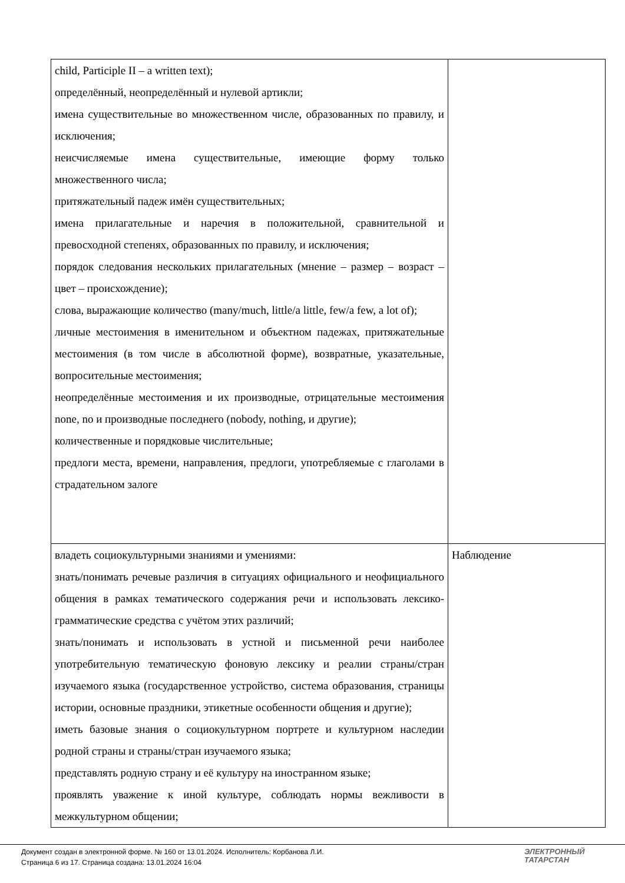| child, Participle II – a written text); определённый, неопределённый и нулевой артикли; имена существительные во множественном числе, образованных по правилу, и исключения; неисчисляемые имена существительные, имеющие форму только множественного числа; притяжательный падеж имён существительных; имена прилагательные и наречия в положительной, сравнительной и превосходной степенях, образованных по правилу, и исключения; порядок следования нескольких прилагательных (мнение – размер – возраст – цвет – происхождение); слова, выражающие количество (many/much, little/a little, few/a few, a lot of); личные местоимения в именительном и объектном падежах, притяжательные местоимения (в том числе в абсолютной форме), возвратные, указательные, вопросительные местоимения; неопределённые местоимения и их производные, отрицательные местоимения none, no и производные последнего (nobody, nothing, и другие); количественные и порядковые числительные; предлоги места, времени, направления, предлоги, употребляемые с глаголами в страдательном залоге | |
| владеть социокультурными знаниями и умениями: знать/понимать речевые различия в ситуациях официального и неофициального общения в рамках тематического содержания речи и использовать лексико-грамматические средства с учётом этих различий; знать/понимать и использовать в устной и письменной речи наиболее употребительную тематическую фоновую лексику и реалии страны/стран изучаемого языка (государственное устройство, система образования, страницы истории, основные праздники, этикетные особенности общения и другие); иметь базовые знания о социокультурном портрете и культурном наследии родной страны и страны/стран изучаемого языка; представлять родную страну и её культуру на иностранном языке; проявлять уважение к иной культуре, соблюдать нормы вежливости в межкультурном общении; | Наблюдение |
Документ создан в электронной форме. № 160 от 13.01.2024. Исполнитель: Корбанова Л.И.
Страница 6 из 17. Страница создана: 13.01.2024 16:04
ЭЛЕКТРОННЫЙ
ТАТАРСТАН